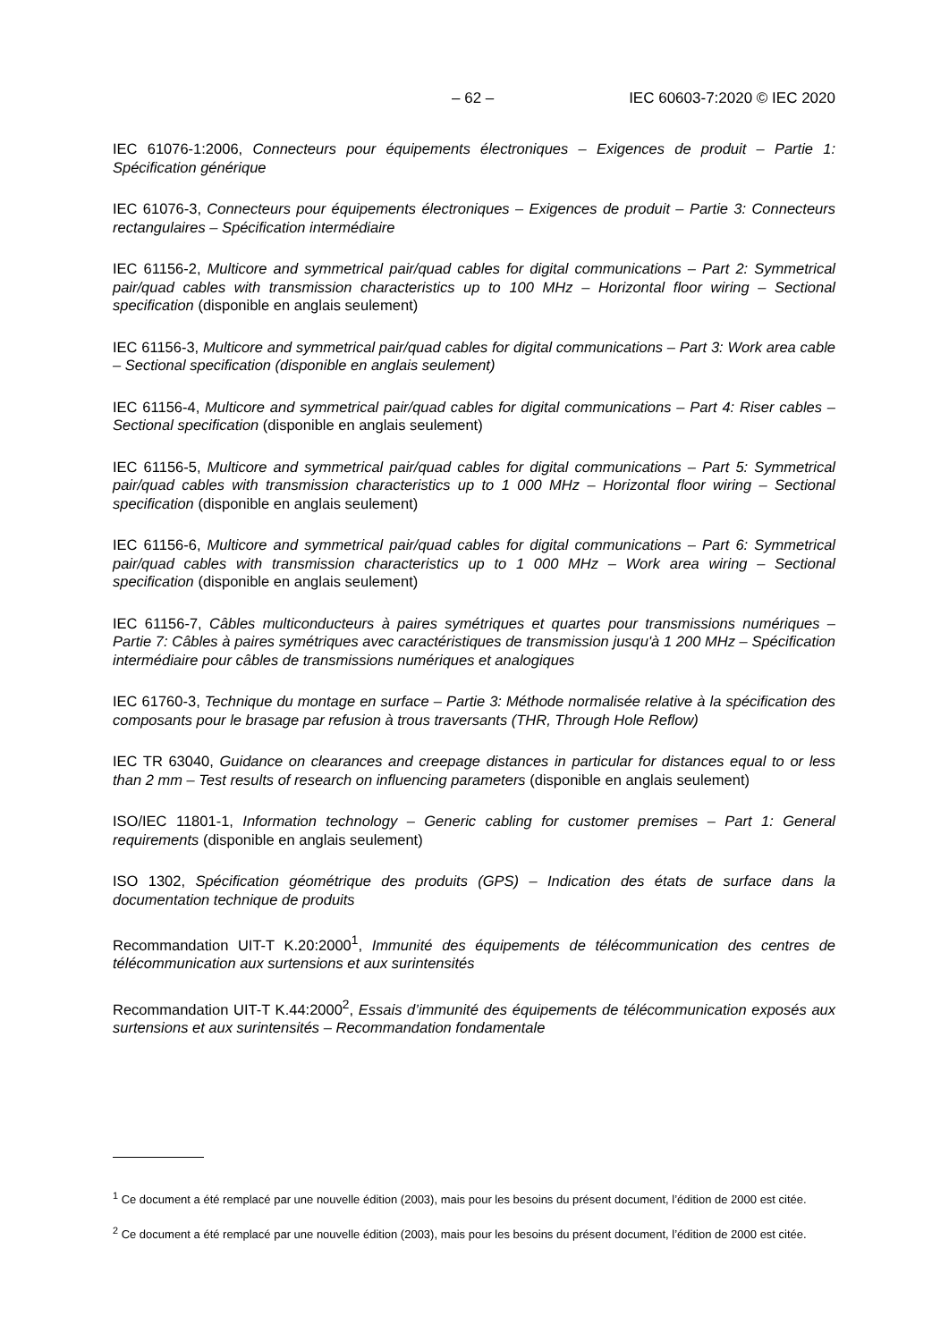– 62 – IEC 60603-7:2020 © IEC 2020
IEC 61076-1:2006, Connecteurs pour équipements électroniques – Exigences de produit – Partie 1: Spécification générique
IEC 61076-3, Connecteurs pour équipements électroniques – Exigences de produit – Partie 3: Connecteurs rectangulaires – Spécification intermédiaire
IEC 61156-2, Multicore and symmetrical pair/quad cables for digital communications – Part 2: Symmetrical pair/quad cables with transmission characteristics up to 100 MHz – Horizontal floor wiring – Sectional specification (disponible en anglais seulement)
IEC 61156-3, Multicore and symmetrical pair/quad cables for digital communications – Part 3: Work area cable – Sectional specification (disponible en anglais seulement)
IEC 61156-4, Multicore and symmetrical pair/quad cables for digital communications – Part 4: Riser cables – Sectional specification (disponible en anglais seulement)
IEC 61156-5, Multicore and symmetrical pair/quad cables for digital communications – Part 5: Symmetrical pair/quad cables with transmission characteristics up to 1 000 MHz – Horizontal floor wiring – Sectional specification (disponible en anglais seulement)
IEC 61156-6, Multicore and symmetrical pair/quad cables for digital communications – Part 6: Symmetrical pair/quad cables with transmission characteristics up to 1 000 MHz – Work area wiring – Sectional specification (disponible en anglais seulement)
IEC 61156-7, Câbles multiconducteurs à paires symétriques et quartes pour transmissions numériques – Partie 7: Câbles à paires symétriques avec caractéristiques de transmission jusqu'à 1 200 MHz – Spécification intermédiaire pour câbles de transmissions numériques et analogiques
IEC 61760-3, Technique du montage en surface – Partie 3: Méthode normalisée relative à la spécification des composants pour le brasage par refusion à trous traversants (THR, Through Hole Reflow)
IEC TR 63040, Guidance on clearances and creepage distances in particular for distances equal to or less than 2 mm – Test results of research on influencing parameters (disponible en anglais seulement)
ISO/IEC 11801-1, Information technology – Generic cabling for customer premises – Part 1: General requirements (disponible en anglais seulement)
ISO 1302, Spécification géométrique des produits (GPS) – Indication des états de surface dans la documentation technique de produits
Recommandation UIT-T K.20:2000<sup>1</sup>, Immunité des équipements de télécommunication des centres de télécommunication aux surtensions et aux surintensités
Recommandation UIT-T K.44:2000<sup>2</sup>, Essais d’immunité des équipements de télécommunication exposés aux surtensions et aux surintensités – Recommandation fondamentale
<sup>1</sup> Ce document a été remplacé par une nouvelle édition (2003), mais pour les besoins du présent document, l’édition de 2000 est citée.
<sup>2</sup> Ce document a été remplacé par une nouvelle édition (2003), mais pour les besoins du présent document, l’édition de 2000 est citée.